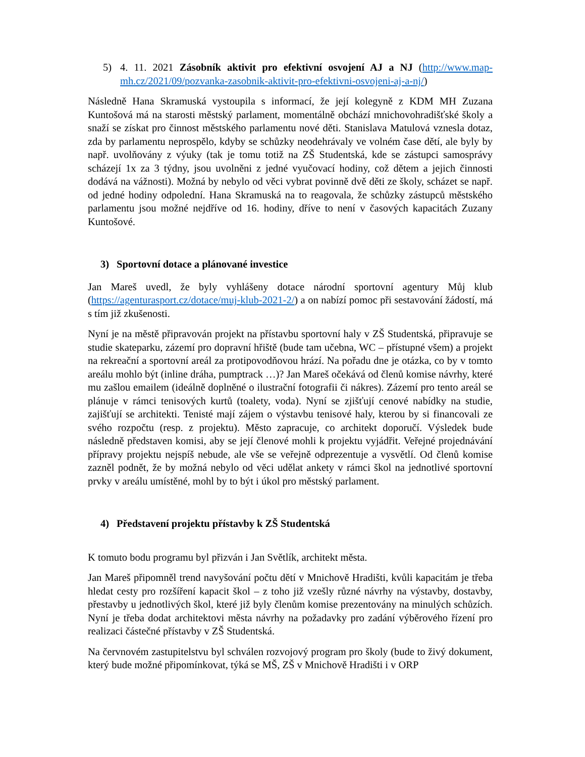5) 4. 11. 2021 Zásobník aktivit pro efektivní osvojení AJ a NJ (http://www.map-mh.cz/2021/09/pozvanka-zasobnik-aktivit-pro-efektivni-osvojeni-aj-a-nj/)
Následně Hana Skramuská vystoupila s informací, že její kolegyně z KDM MH Zuzana Kuntošová má na starosti městský parlament, momentálně obchází mnichovohradišťské školy a snaží se získat pro činnost městského parlamentu nové děti. Stanislava Matulová vznesla dotaz, zda by parlamentu neprospělo, kdyby se schůzky neodehrávaly ve volném čase dětí, ale byly by např. uvolňovány z výuky (tak je tomu totiž na ZŠ Studentská, kde se zástupci samosprávy scházejí 1x za 3 týdny, jsou uvolněni z jedné vyučovací hodiny, což dětem a jejich činnosti dodává na vážnosti). Možná by nebylo od věci vybrat povinně dvě děti ze školy, scházet se např. od jedné hodiny odpolední. Hana Skramuská na to reagovala, že schůzky zástupců městského parlamentu jsou možné nejdříve od 16. hodiny, dříve to není v časových kapacitách Zuzany Kuntošové.
3) Sportovní dotace a plánované investice
Jan Mareš uvedl, že byly vyhlášeny dotace národní sportovní agentury Můj klub (https://agenturasport.cz/dotace/muj-klub-2021-2/) a on nabízí pomoc při sestavování žádostí, má s tím již zkušenosti.
Nyní je na městě připravován projekt na přístavbu sportovní haly v ZŠ Studentská, připravuje se studie skateparku, zázemí pro dopravní hřiště (bude tam učebna, WC – přístupné všem) a projekt na rekreační a sportovní areál za protipovodňovou hrází. Na pořadu dne je otázka, co by v tomto areálu mohlo být (inline dráha, pumptrack …)? Jan Mareš očekává od členů komise návrhy, které mu zašlou emailem (ideálně doplněné o ilustrační fotografii či nákres). Zázemí pro tento areál se plánuje v rámci tenisových kurtů (toalety, voda). Nyní se zjišťují cenové nabídky na studie, zajišťují se architekti. Tenisté mají zájem o výstavbu tenisové haly, kterou by si financovali ze svého rozpočtu (resp. z projektu). Město zapracuje, co architekt doporučí. Výsledek bude následně představen komisi, aby se její členové mohli k projektu vyjádřit. Veřejné projednávání přípravy projektu nejspíš nebude, ale vše se veřejně odprezentuje a vysvětlí. Od členů komise zazněl podnět, že by možná nebylo od věci udělat ankety v rámci škol na jednotlivé sportovní prvky v areálu umístěné, mohl by to být i úkol pro městský parlament.
4) Představení projektu přístavby k ZŠ Studentská
K tomuto bodu programu byl přizván i Jan Světlík, architekt města.
Jan Mareš připomněl trend navyšování počtu dětí v Mnichově Hradišti, kvůli kapacitám je třeba hledat cesty pro rozšíření kapacit škol – z toho již vzešly různé návrhy na výstavby, dostavby, přestavby u jednotlivých škol, které již byly členům komise prezentovány na minulých schůzích. Nyní je třeba dodat architektovi města návrhy na požadavky pro zadání výběrového řízení pro realizaci částečné přístavby v ZŠ Studentská.
Na červnovém zastupitelstvu byl schválen rozvojový program pro školy (bude to živý dokument, který bude možné připomínkovat, týká se MŠ, ZŠ v Mnichově Hradišti i v ORP